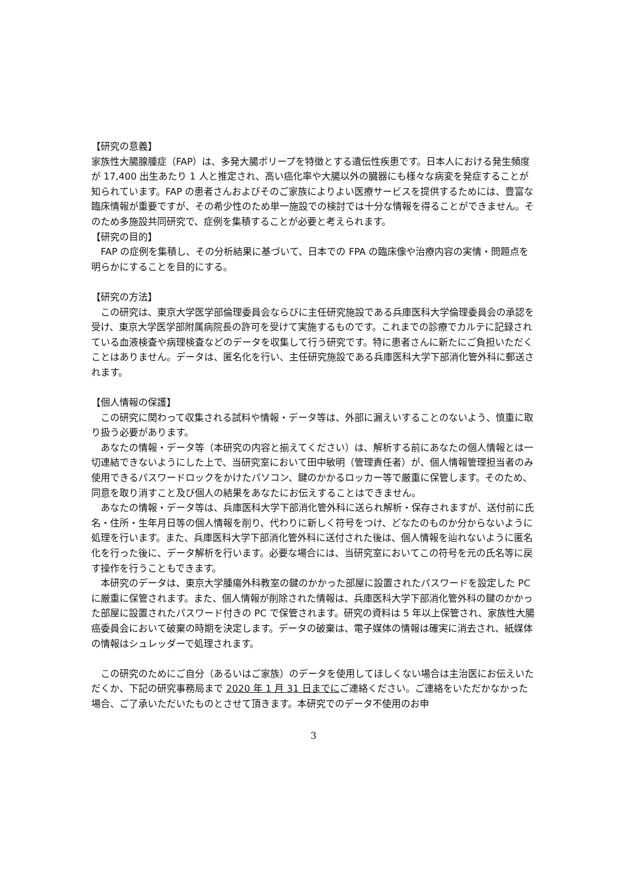【研究の意義】
家族性大腸腺腫症（FAP）は、多発大腸ポリープを特徴とする遺伝性疾患です。日本人における発生頻度が 17,400 出生あたり 1 人と推定され、高い癌化率や大腸以外の臓器にも様々な病変を発症することが知られています。FAP の患者さんおよびそのご家族によりよい医療サービスを提供するためには、豊富な臨床情報が重要ですが、その希少性のため単一施設での検討では十分な情報を得ることができません。そのため多施設共同研究で、症例を集積することが必要と考えられます。
【研究の目的】
FAP の症例を集積し、その分析結果に基づいて、日本での FPA の臨床像や治療内容の実情・問題点を明らかにすることを目的にする。
【研究の方法】
この研究は、東京大学医学部倫理委員会ならびに主任研究施設である兵庫医科大学倫理委員会の承認を受け、東京大学医学部附属病院長の許可を受けて実施するものです。これまでの診療でカルテに記録されている血液検査や病理検査などのデータを収集して行う研究です。特に患者さんに新たにご負担いただくことはありません。データは、匿名化を行い、主任研究施設である兵庫医科大学下部消化管外科に郵送されます。
【個人情報の保護】
この研究に関わって収集される試料や情報・データ等は、外部に漏えいすることのないよう、慎重に取り扱う必要があります。
あなたの情報・データ等（本研究の内容と揃えてください）は、解析する前にあなたの個人情報とは一切連結できないようにした上で、当研究室において田中敏明（管理責任者）が、個人情報管理担当者のみ使用できるパスワードロックをかけたパソコン、鍵のかかるロッカー等で厳重に保管します。そのため、同意を取り消すこと及び個人の結果をあなたにお伝えすることはできません。
あなたの情報・データ等は、兵庫医科大学下部消化管外科に送られ解析・保存されますが、送付前に氏名・住所・生年月日等の個人情報を削り、代わりに新しく符号をつけ、どなたのものか分からないように処理を行います。また、兵庫医科大学下部消化管外科に送付された後は、個人情報を辿れないように匿名化を行った後に、データ解析を行います。必要な場合には、当研究室においてこの符号を元の氏名等に戻す操作を行うこともできます。
本研究のデータは、東京大学腫瘍外科教室の鍵のかかった部屋に設置されたパスワードを設定した PC に厳重に保管されます。また、個人情報が削除された情報は、兵庫医科大学下部消化管外科の鍵のかかった部屋に設置されたパスワード付きの PC で保管されます。研究の資料は 5 年以上保管され、家族性大腸癌委員会において破棄の時期を決定します。データの破棄は、電子媒体の情報は確実に消去され、紙媒体の情報はシュレッダーで処理されます。
この研究のためにご自分（あるいはご家族）のデータを使用してほしくない場合は主治医にお伝えいただくか、下記の研究事務局まで 2020 年 1 月 31 日までにご連絡ください。ご連絡をいただかなかった場合、ご了承いただいたものとさせて頂きます。本研究でのデータ不使用のお申
3